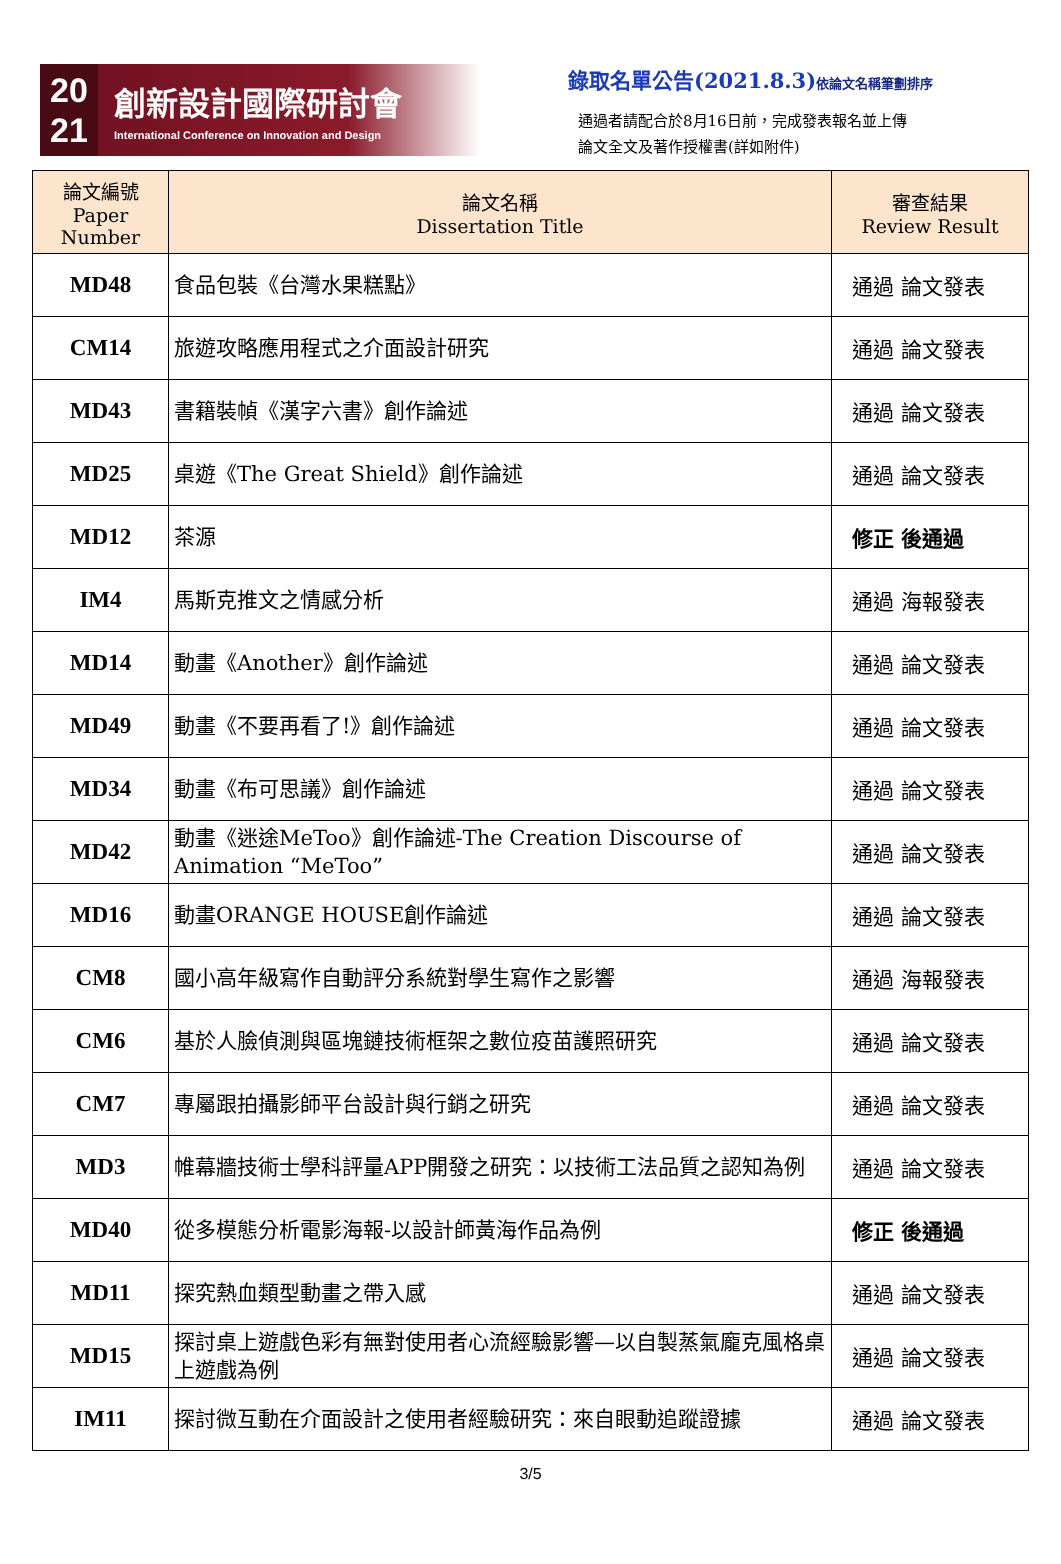20
21
創新設計國際研討會
International Conference on Innovation and Design
錄取名單公告(2021.8.3)依論文名稱筆劃排序
通過者請配合於8月16日前，完成發表報名並上傳
論文全文及著作授權書(詳如附件)
| 論文編號 Paper Number | 論文名稱 Dissertation Title | 審查結果 Review Result |
| --- | --- | --- |
| MD48 | 食品包裝《台灣水果糕點》 | 通過 論文發表 |
| CM14 | 旅遊攻略應用程式之介面設計研究 | 通過 論文發表 |
| MD43 | 書籍裝幀《漢字六書》創作論述 | 通過 論文發表 |
| MD25 | 桌遊《The Great Shield》創作論述 | 通過 論文發表 |
| MD12 | 茶源 | 修正 後通過 |
| IM4 | 馬斯克推文之情感分析 | 通過 海報發表 |
| MD14 | 動畫《Another》創作論述 | 通過 論文發表 |
| MD49 | 動畫《不要再看了!》創作論述 | 通過 論文發表 |
| MD34 | 動畫《布可思議》創作論述 | 通過 論文發表 |
| MD42 | 動畫《迷途MeToo》創作論述-The Creation Discourse of Animation “MeToo” | 通過 論文發表 |
| MD16 | 動畫ORANGE HOUSE創作論述 | 通過 論文發表 |
| CM8 | 國小高年級寫作自動評分系統對學生寫作之影響 | 通過 海報發表 |
| CM6 | 基於人臉偵測與區塊鏈技術框架之數位疫苗護照研究 | 通過 論文發表 |
| CM7 | 專屬跟拍攝影師平台設計與行銷之研究 | 通過 論文發表 |
| MD3 | 帷幕牆技術士學科評量APP開發之研究：以技術工法品質之認知為例 | 通過 論文發表 |
| MD40 | 從多模態分析電影海報-以設計師黃海作品為例 | 修正 後通過 |
| MD11 | 探究熱血類型動畫之帶入感 | 通過 論文發表 |
| MD15 | 探討桌上遊戲色彩有無對使用者心流經驗影響—以自製蒸氣龐克風格桌上遊戲為例 | 通過 論文發表 |
| IM11 | 探討微互動在介面設計之使用者經驗研究：來自眼動追蹤證據 | 通過 論文發表 |
3/5